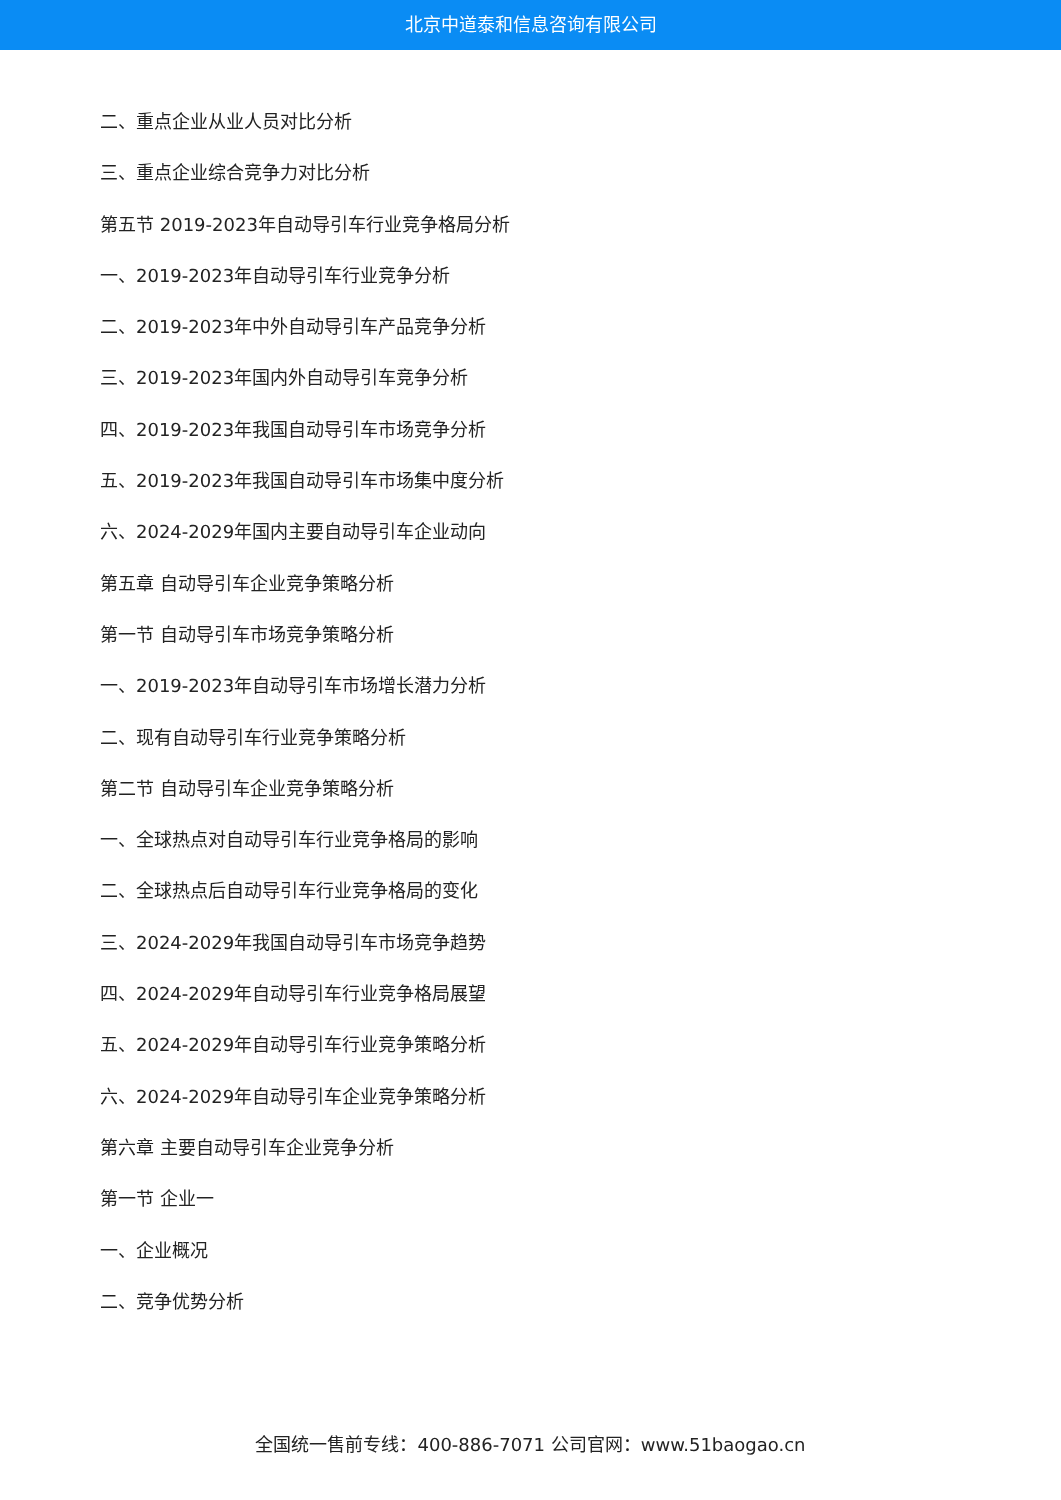北京中道泰和信息咨询有限公司
二、重点企业从业人员对比分析
三、重点企业综合竞争力对比分析
第五节 2019-2023年自动导引车行业竞争格局分析
一、2019-2023年自动导引车行业竞争分析
二、2019-2023年中外自动导引车产品竞争分析
三、2019-2023年国内外自动导引车竞争分析
四、2019-2023年我国自动导引车市场竞争分析
五、2019-2023年我国自动导引车市场集中度分析
六、2024-2029年国内主要自动导引车企业动向
第五章 自动导引车企业竞争策略分析
第一节 自动导引车市场竞争策略分析
一、2019-2023年自动导引车市场增长潜力分析
二、现有自动导引车行业竞争策略分析
第二节 自动导引车企业竞争策略分析
一、全球热点对自动导引车行业竞争格局的影响
二、全球热点后自动导引车行业竞争格局的变化
三、2024-2029年我国自动导引车市场竞争趋势
四、2024-2029年自动导引车行业竞争格局展望
五、2024-2029年自动导引车行业竞争策略分析
六、2024-2029年自动导引车企业竞争策略分析
第六章 主要自动导引车企业竞争分析
第一节 企业一
一、企业概况
二、竞争优势分析
全国统一售前专线：400-886-7071 公司官网：www.51baogao.cn